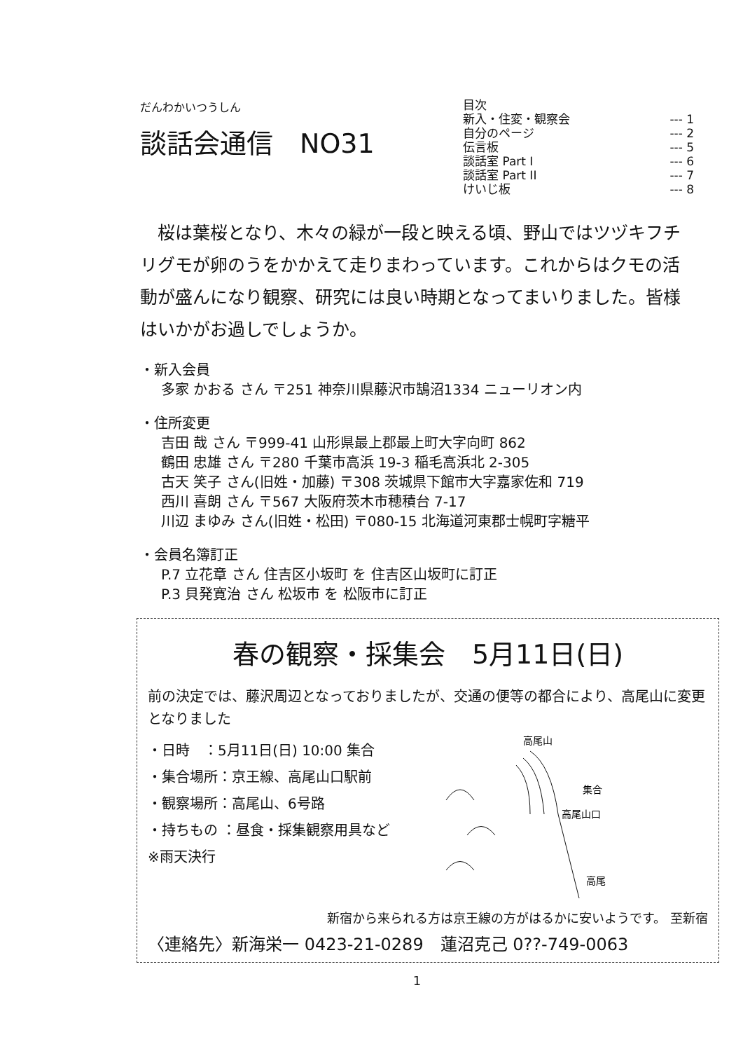だんわかいつうしん
談話会通信　NO31
目次
新入・住変・観察会 --- 1
自分のページ --- 2
伝言板 --- 5
談話室 Part I --- 6
談話室 Part II --- 7
けいじ板 --- 8
　桜は葉桜となり、木々の緑が一段と映える頃、野山ではツヅキフチリグモが卵のうをかかえて走りまわっています。これからはクモの活動が盛んになり観察、研究には良い時期となってまいりました。皆様はいかがお過しでしょうか。
・新入会員
多家 かおる さん 〒251 神奈川県藤沢市鵠沼1334 ニューリオン内
・住所変更
吉田 哉 さん 〒999-41 山形県最上郡最上町大字向町 862
鶴田 忠雄 さん 〒280 千葉市高浜 19-3 稲毛高浜北 2-305
古天 笑子 さん(旧姓・加藤) 〒308 茨城県下館市大字嘉家佐和 719
西川 喜朗 さん 〒567 大阪府茨木市穂積台 7-17
川辺 まゆみ さん(旧姓・松田) 〒080-15 北海道河東郡士幌町字糖平
・会員名簿訂正
P.7 立花章 さん 住吉区小坂町 を 住吉区山坂町に訂正
P.3 貝発寛治 さん 松坂市 を 松阪市に訂正
春の観察・採集会　5月11日(日)
前の決定では、藤沢周辺となっておりましたが、交通の便等の都合により、高尾山に変更となりました
・日時　：5月11日(日) 10:00 集合
・集合場所：京王線、高尾山口駅前
・観察場所：高尾山、6号路
・持ちもの ：昼食・採集観察用具など
※雨天決行
高尾山
集合
高尾山口
高尾
新宿から来られる方は京王線の方がはるかに安いようです。 至新宿
〈連絡先〉新海栄一 0423-21-0289　蓮沼克己 0??-749-0063
1